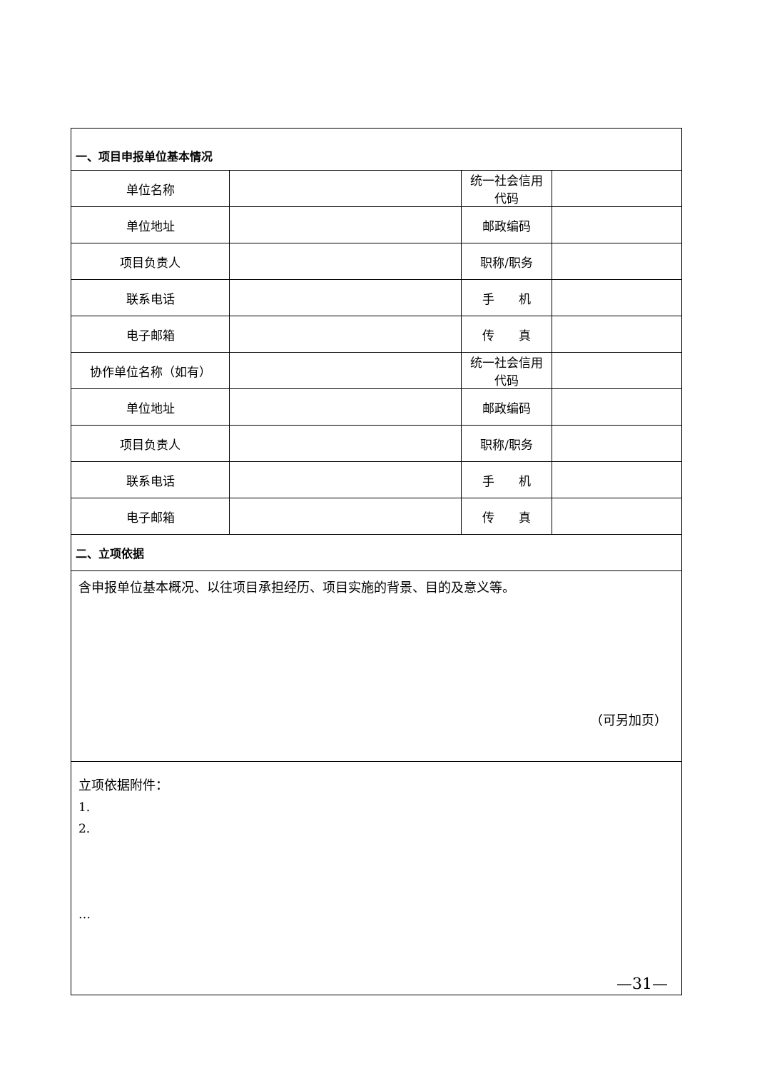| 一、项目申报单位基本情况 | | | |
| 单位名称 | | 统一社会信用代码 | |
| 单位地址 | | 邮政编码 | |
| 项目负责人 | | 职称/职务 | |
| 联系电话 | | 手 机 | |
| 电子邮箱 | | 传 真 | |
| 协作单位名称（如有） | | 统一社会信用代码 | |
| 单位地址 | | 邮政编码 | |
| 项目负责人 | | 职称/职务 | |
| 联系电话 | | 手 机 | |
| 电子邮箱 | | 传 真 | |
| 二、立项依据 | | | |
| 含申报单位基本概况、以往项目承担经历、项目实施的背景、目的及意义等。 （可另加页） | | | |
| 立项依据附件： 1. 2. … | | | |
—31—